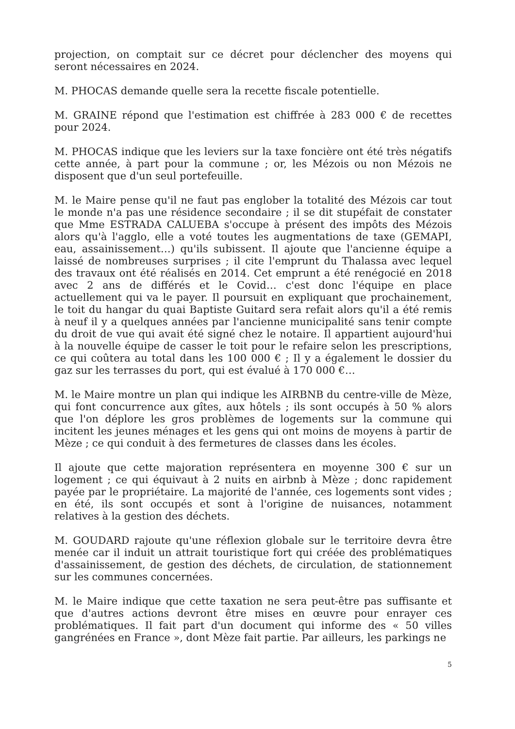projection, on comptait sur ce décret pour déclencher des moyens qui seront nécessaires en 2024.
M. PHOCAS demande quelle sera la recette fiscale potentielle.
M. GRAINE répond que l'estimation est chiffrée à 283 000 € de recettes pour 2024.
M. PHOCAS indique que les leviers sur la taxe foncière ont été très négatifs cette année, à part pour la commune ; or, les Mézois ou non Mézois ne disposent que d'un seul portefeuille.
M. le Maire pense qu'il ne faut pas englober la totalité des Mézois car tout le monde n'a pas une résidence secondaire ; il se dit stupéfait de constater que Mme ESTRADA CALUEBA s'occupe à présent des impôts des Mézois alors qu'à l'agglo, elle a voté toutes les augmentations de taxe (GEMAPI, eau, assainissement…) qu'ils subissent. Il ajoute que l'ancienne équipe a laissé de nombreuses surprises ; il cite l'emprunt du Thalassa avec lequel des travaux ont été réalisés en 2014. Cet emprunt a été renégocié en 2018 avec 2 ans de différés et le Covid… c'est donc l'équipe en place actuellement qui va le payer. Il poursuit en expliquant que prochainement, le toit du hangar du quai Baptiste Guitard sera refait alors qu'il a été remis à neuf il y a quelques années par l'ancienne municipalité sans tenir compte du droit de vue qui avait été signé chez le notaire. Il appartient aujourd'hui à la nouvelle équipe de casser le toit pour le refaire selon les prescriptions, ce qui coûtera au total dans les 100 000 € ; Il y a également le dossier du gaz sur les terrasses du port, qui est évalué à 170 000 €…
M. le Maire montre un plan qui indique les AIRBNB du centre-ville de Mèze, qui font concurrence aux gîtes, aux hôtels ; ils sont occupés à 50 % alors que l'on déplore les gros problèmes de logements sur la commune qui incitent les jeunes ménages et les gens qui ont moins de moyens à partir de Mèze ; ce qui conduit à des fermetures de classes dans les écoles.
Il ajoute que cette majoration représentera en moyenne 300 € sur un logement ; ce qui équivaut à 2 nuits en airbnb à Mèze ; donc rapidement payée par le propriétaire. La majorité de l'année, ces logements sont vides ; en été, ils sont occupés et sont à l'origine de nuisances, notamment relatives à la gestion des déchets.
M. GOUDARD rajoute qu'une réflexion globale sur le territoire devra être menée car il induit un attrait touristique fort qui créée des problématiques d'assainissement, de gestion des déchets, de circulation, de stationnement sur les communes concernées.
M. le Maire indique que cette taxation ne sera peut-être pas suffisante et que d'autres actions devront être mises en œuvre pour enrayer ces problématiques. Il fait part d'un document qui informe des « 50 villes gangrénées en France », dont Mèze fait partie. Par ailleurs, les parkings ne
5